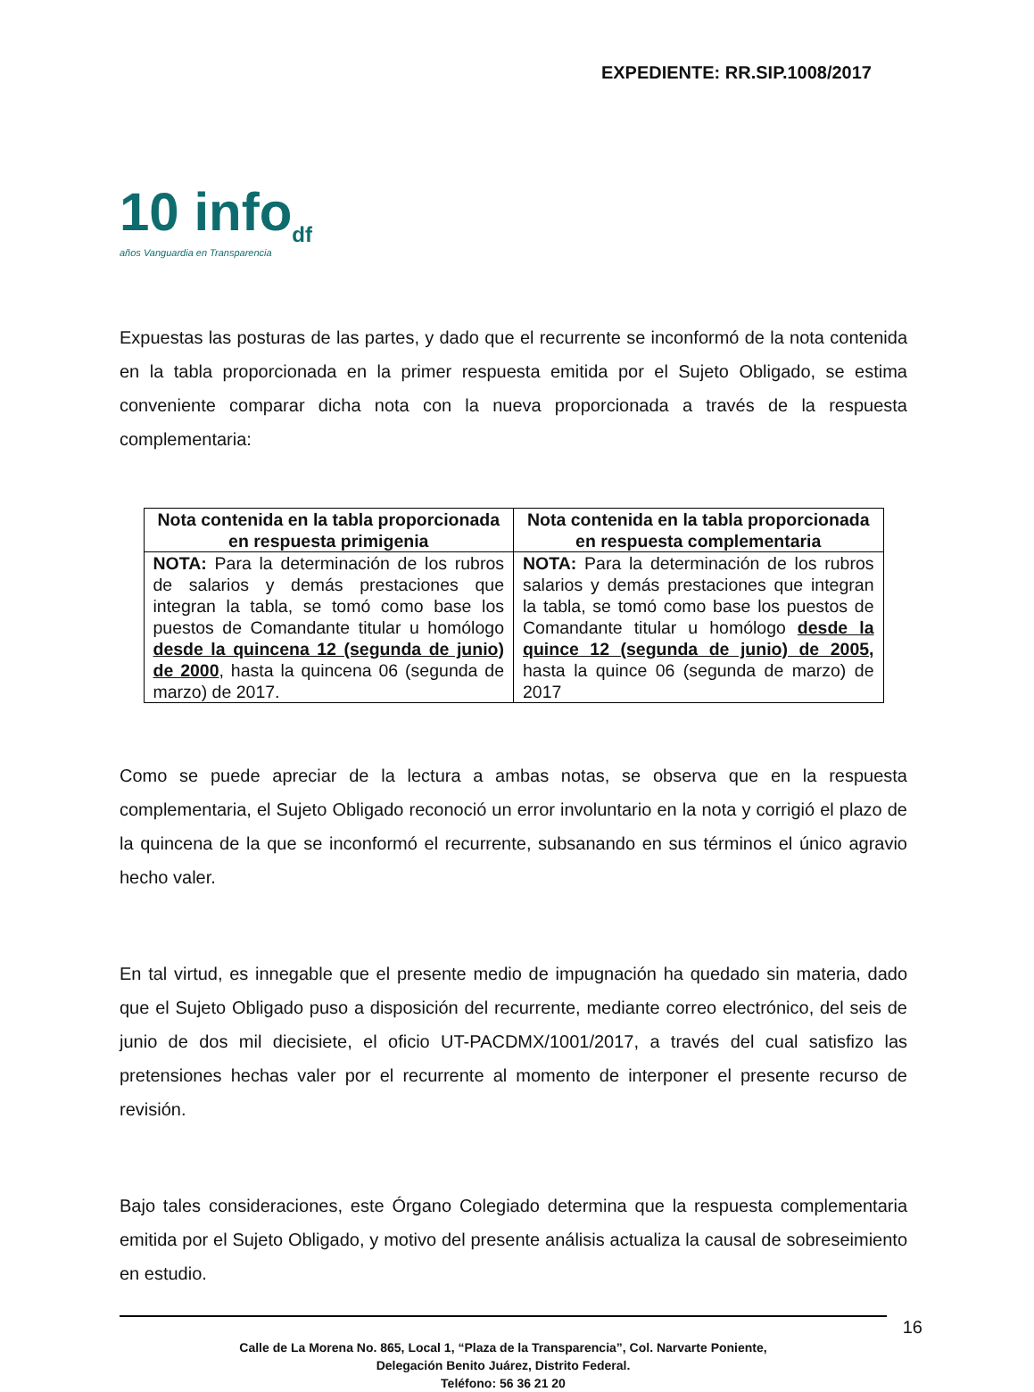EXPEDIENTE: RR.SIP.1008/2017
10 info<sub>df</sub>
años Vanguardia en Transparencia
Expuestas las posturas de las partes, y dado que el recurrente se inconformó de la nota contenida en la tabla proporcionada en la primer respuesta emitida por el Sujeto Obligado, se estima conveniente comparar dicha nota con la nueva proporcionada a través de la respuesta complementaria:
| Nota contenida en la tabla proporcionada en respuesta primigenia | Nota contenida en la tabla proporcionada en respuesta complementaria |
| --- | --- |
| NOTA: Para la determinación de los rubros de salarios y demás prestaciones que integran la tabla, se tomó como base los puestos de Comandante titular u homólogo desde la quincena 12 (segunda de junio) de 2000 , hasta la quincena 06 (segunda de marzo) de 2017. | NOTA: Para la determinación de los rubros salarios y demás prestaciones que integran la tabla, se tomó como base los puestos de Comandante titular u homólogo desde la quince 12 (segunda de junio) de 2005, hasta la quince 06 (segunda de marzo) de 2017 |
Como se puede apreciar de la lectura a ambas notas, se observa que en la respuesta complementaria, el Sujeto Obligado reconoció un error involuntario en la nota y corrigió el plazo de la quincena de la que se inconformó el recurrente, subsanando en sus términos el único agravio hecho valer.
En tal virtud, es innegable que el presente medio de impugnación ha quedado sin materia, dado que el Sujeto Obligado puso a disposición del recurrente, mediante correo electrónico, del seis de junio de dos mil diecisiete, el oficio UT-PACDMX/1001/2017, a través del cual satisfizo las pretensiones hechas valer por el recurrente al momento de interponer el presente recurso de revisión.
Bajo tales consideraciones, este Órgano Colegiado determina que la respuesta complementaria emitida por el Sujeto Obligado, y motivo del presente análisis actualiza la causal de sobreseimiento en estudio.
16
Calle de La Morena No. 865, Local 1, “Plaza de la Transparencia”, Col. Narvarte Poniente,
Delegación Benito Juárez, Distrito Federal.
Teléfono: 56 36 21 20